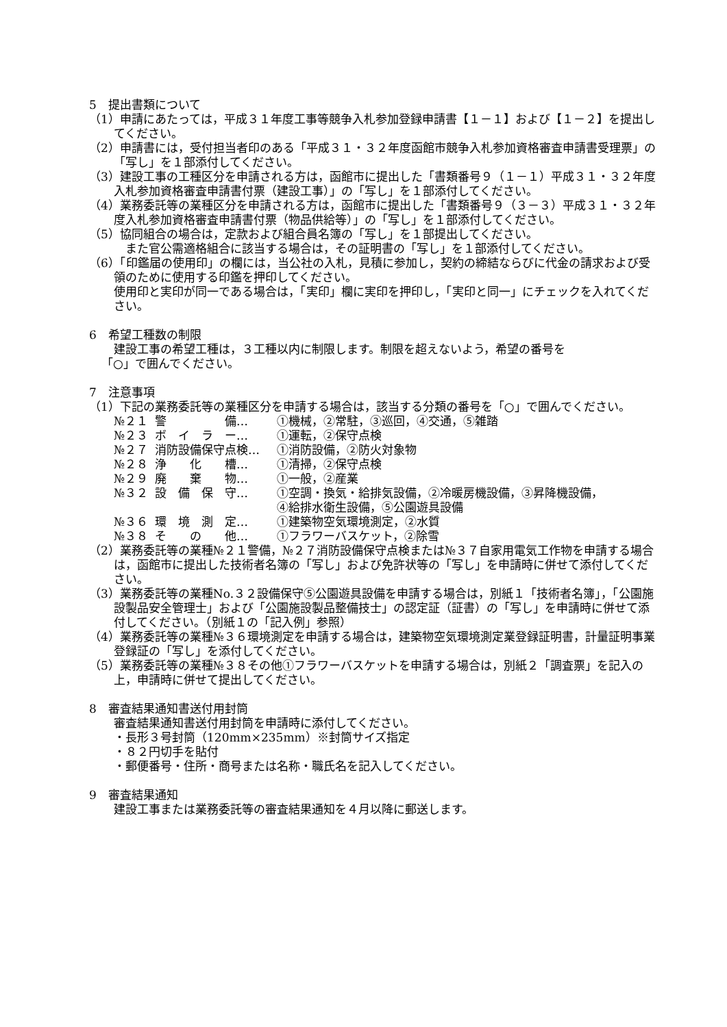5　提出書類について
（1）申請にあたっては，平成３１年度工事等競争入札参加登録申請書【１－１】および【１－２】を提出してください。
（2）申請書には，受付担当者印のある「平成３１・３２年度函館市競争入札参加資格審査申請書受理票」の「写し」を１部添付してください。
（3）建設工事の工種区分を申請される方は，函館市に提出した「書類番号９（１－１）平成３１・３２年度入札参加資格審査申請書付票（建設工事）」の「写し」を１部添付してください。
（4）業務委託等の業種区分を申請される方は，函館市に提出した「書類番号９（３－３）平成３１・３２年度入札参加資格審査申請書付票（物品供給等）」の「写し」を１部添付してください。
（5）協同組合の場合は，定款および組合員名簿の「写し」を１部提出してください。
　また官公需適格組合に該当する場合は，その証明書の「写し」を１部添付してください。
（6）「印鑑届の使用印」の欄には，当公社の入札，見積に参加し，契約の締結ならびに代金の請求および受領のために使用する印鑑を押印してください。
使用印と実印が同一である場合は，「実印」欄に実印を押印し，「実印と同一」にチェックを入れてください。
6　希望工種数の制限
建設工事の希望工種は，３工種以内に制限します。制限を超えないよう，希望の番号を
「○」で囲んでください。
7　注意事項
（1）下記の業務委託等の業種区分を申請する場合は，該当する分類の番号を「○」で囲んでください。
№２１ 警　　　　　備… ①機械，②常駐，③巡回，④交通，⑤雑踏
№２３ ボ　イ　ラ　ー… ①運転，②保守点検
№２７ 消防設備保守点検… ①消防設備，②防火対象物
№２８ 浄　　化　　槽… ①清掃，②保守点検
№２９ 廃　　棄　　物… ①一般，②産業
№３２ 設　備　保　守… ①空調・換気・給排気設備，②冷暖房機設備，③昇降機設備，
④給排水衛生設備，⑤公園遊具設備
№３６ 環　境　測　定… ①建築物空気環境測定，②水質
№３８ そ　　の　　他… ①フラワーバスケット，②除雪
（2）業務委託等の業種№２１警備，№２７消防設備保守点検または№３７自家用電気工作物を申請する場合は，函館市に提出した技術者名簿の「写し」および免許状等の「写し」を申請時に併せて添付してください。
（3）業務委託等の業種No.３２設備保守⑤公園遊具設備を申請する場合は，別紙１「技術者名簿」，「公園施設製品安全管理士」および「公園施設製品整備技士」の認定証（証書）の「写し」を申請時に併せて添付してください。（別紙１の「記入例」参照）
（4）業務委託等の業種№３６環境測定を申請する場合は，建築物空気環境測定業登録証明書，計量証明事業登録証の「写し」を添付してください。
（5）業務委託等の業種№３８その他①フラワーバスケットを申請する場合は，別紙２「調査票」を記入の上，申請時に併せて提出してください。
8　審査結果通知書送付用封筒
審査結果通知書送付用封筒を申請時に添付してください。
・長形３号封筒（120mm×235mm）※封筒サイズ指定
・８２円切手を貼付
・郵便番号・住所・商号または名称・職氏名を記入してください。
9　審査結果通知
建設工事または業務委託等の審査結果通知を４月以降に郵送します。